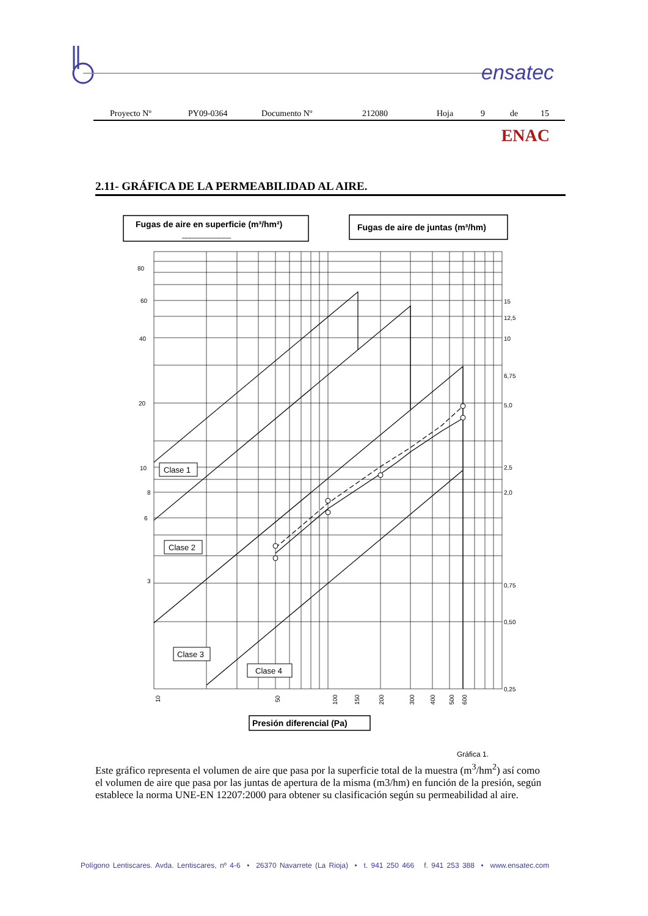ensatec
Proyecto Nº PY09-0364 Documento Nº 212080 Hoja 9 de 15
ENAC
2.11- GRÁFICA DE LA PERMEABILIDAD AL AIRE.
Fugas de aire en superficie (m³/hm²)
____________
Fugas de aire de juntas (m³/hm)
80
60
40
20
10
8
6
3
15
12,5
10
6,75
5,0
2,5
2,0
0,75
0,50
0,25
Clase 1
Clase 2
Clase 3
Clase 4
10
50
100
150
200
300
400
500
600
Presión diferencial (Pa)
Gráfica 1.
Este gráfico representa el volumen de aire que pasa por la superficie total de la muestra (m<sup>3</sup>/hm<sup>2</sup>) así como el volumen de aire que pasa por las juntas de apertura de la misma (m3/hm) en función de la presión, según establece la norma UNE-EN 12207:2000 para obtener su clasificación según su permeabilidad al aire.
Polígono Lentiscares. Avda. Lentiscares, nº 4-6 • 26370 Navarrete (La Rioja) • t. 941 250 466 f. 941 253 388 • www.ensatec.com